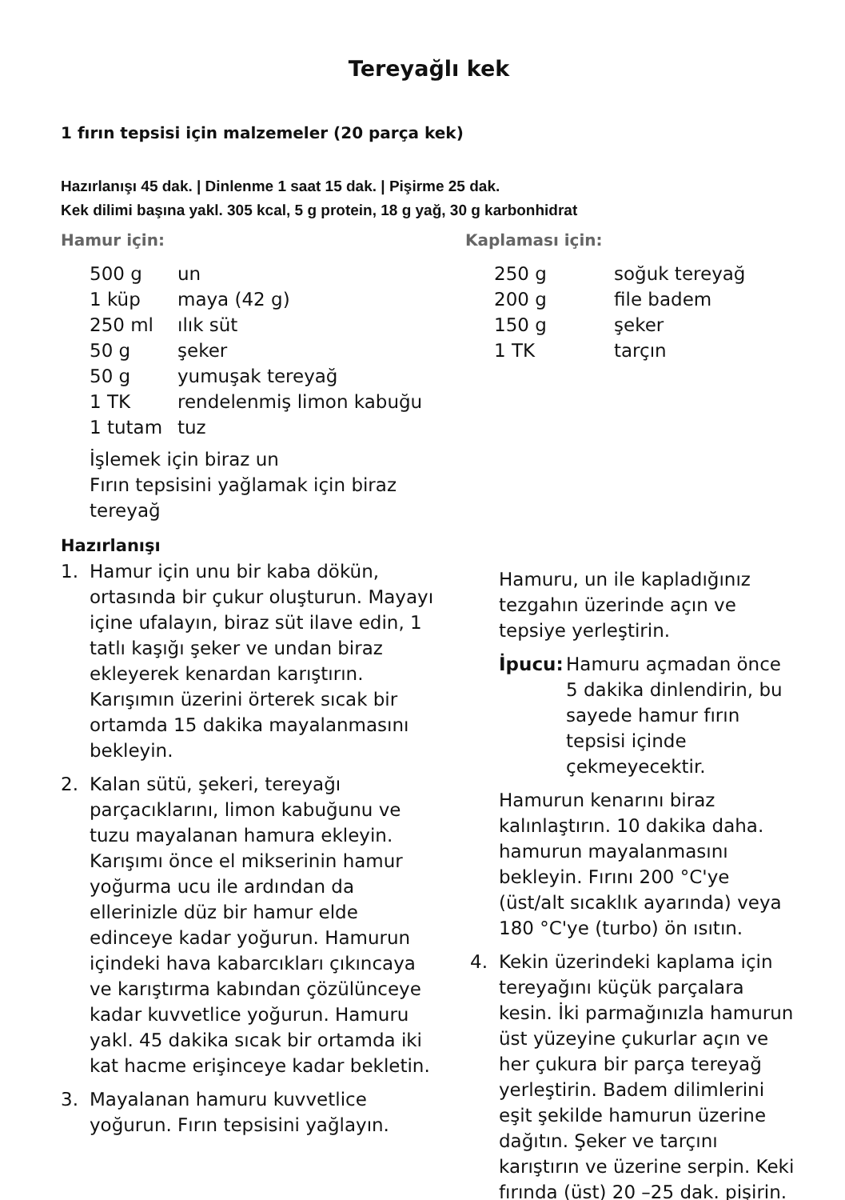Tereyağlı kek
1 fırın tepsisi için malzemeler (20 parça kek)
Hazırlanışı 45 dak. | Dinlenme 1 saat 15 dak. | Pişirme 25 dak.
Kek dilimi başına yakl. 305 kcal, 5 g protein, 18 g yağ, 30 g karbonhidrat
Hamur için:
| 500 g | un |
| 1 küp | maya (42 g) |
| 250 ml | ılık süt |
| 50 g | şeker |
| 50 g | yumuşak tereyağ |
| 1 TK | rendelenmiş limon kabuğu |
| 1 tutam | tuz |
İşlemek için biraz un
Fırın tepsisini yağlamak için biraz tereyağ
Kaplaması için:
| 250 g | soğuk tereyağ |
| 200 g | file badem |
| 150 g | şeker |
| 1 TK | tarçın |
Hazırlanışı
1. Hamur için unu bir kaba dökün, ortasında bir çukur oluşturun. Mayayı içine ufalayın, biraz süt ilave edin, 1 tatlı kaşığı şeker ve undan biraz ekleyerek kenardan karıştırın. Karışımın üzerini örterek sıcak bir ortamda 15 dakika mayalanmasını bekleyin.
2. Kalan sütü, şekeri, tereyağı parçacıklarını, limon kabuğunu ve tuzu mayalanan hamura ekleyin. Karışımı önce el mikserinin hamur yoğurma ucu ile ardından da ellerinizle düz bir hamur elde edinceye kadar yoğurun. Hamurun içindeki hava kabarcıkları çıkıncaya ve karıştırma kabından çözülünceye kadar kuvvetlice yoğurun. Hamuru yakl. 45 dakika sıcak bir ortamda iki kat hacme erişinceye kadar bekletin.
3. Mayalanan hamuru kuvvetlice yoğurun. Fırın tepsisini yağlayın.
Hamuru, un ile kapladığınız tezgahın üzerinde açın ve tepsiye yerleştirin.
İpucu: Hamuru açmadan önce 5 dakika dinlendirin, bu sayede hamur fırın tepsisi içinde çekmeyecektir.
Hamurun kenarını biraz kalınlaştırın. 10 dakika daha. hamurun mayalanmasını bekleyin. Fırını 200 °C'ye (üst/alt sıcaklık ayarında) veya 180 °C'ye (turbo) ön ısıtın.
4. Kekin üzerindeki kaplama için tereyağını küçük parçalara kesin. İki parmağınızla hamurun üst yüzeyine çukurlar açın ve her çukura bir parça tereyağ yerleştirin. Badem dilimlerini eşit şekilde hamurun üzerine dağıtın. Şeker ve tarçını karıştırın ve üzerine serpin. Keki fırında (üst) 20 –25 dak. pişirin.